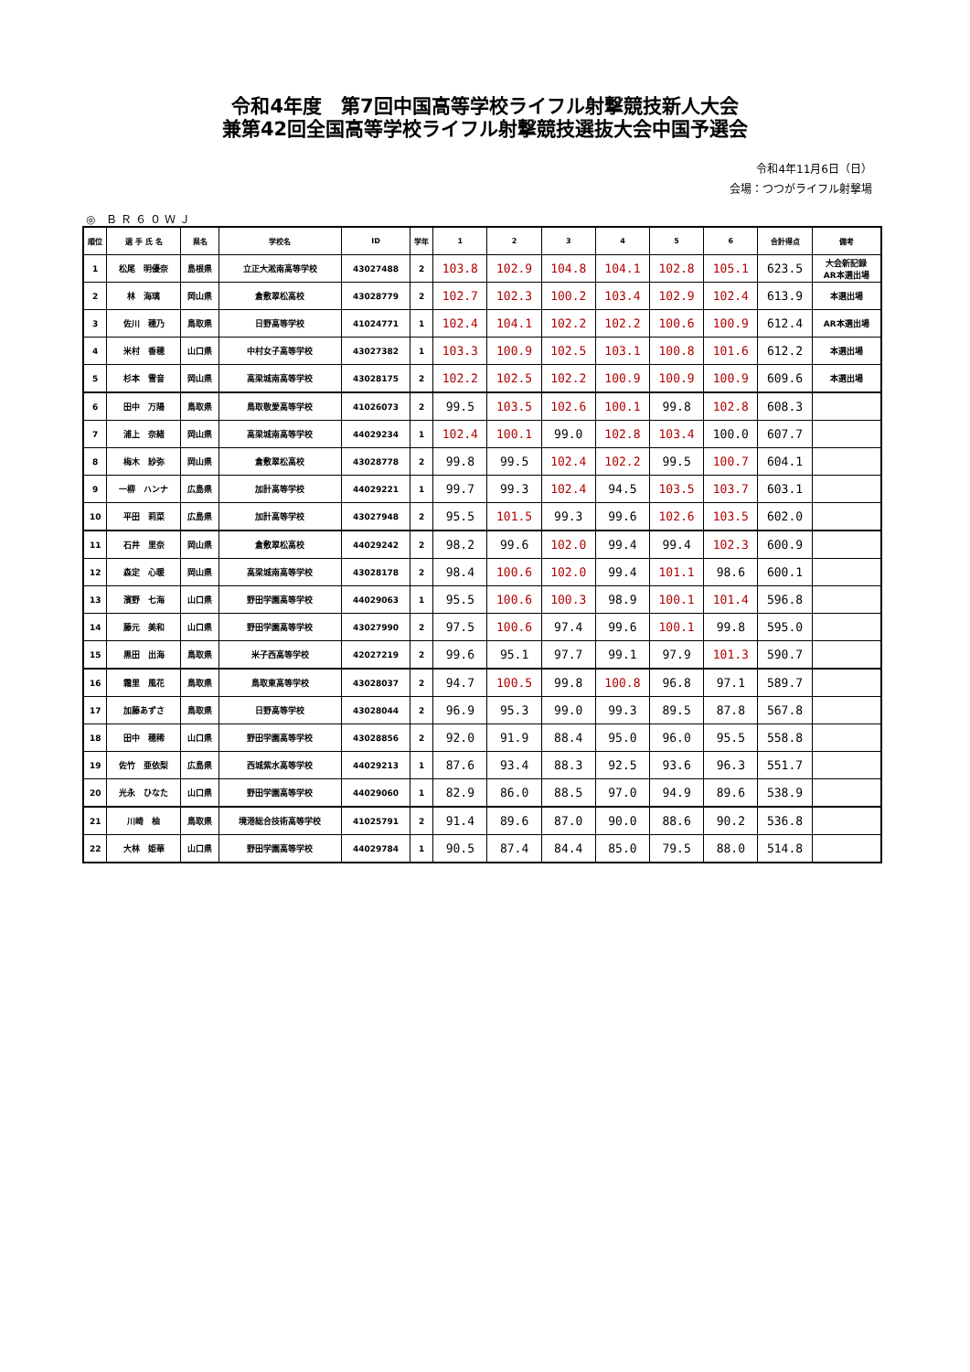令和4年度　第7回中国高等学校ライフル射撃競技新人大会
兼第42回全国高等学校ライフル射撃競技選抜大会中国予選会
令和4年11月6日（日）
会場：つつがライフル射撃場
◎ ＢＲ６０ＷＪ
| 順位 | 選 手 氏 名 | 県名 | 学校名 | ID | 学年 | 1 | 2 | 3 | 4 | 5 | 6 | 合計得点 | 備考 |
| --- | --- | --- | --- | --- | --- | --- | --- | --- | --- | --- | --- | --- | --- |
| 1 | 松尾 明優奈 | 島根県 | 立正大淞南高等学校 | 43027488 | 2 | 103.8 | 102.9 | 104.8 | 104.1 | 102.8 | 105.1 | 623.5 | 大会新記録 AR本選出場 |
| 2 | 林 海璃 | 岡山県 | 倉敷翠松高校 | 43028779 | 2 | 102.7 | 102.3 | 100.2 | 103.4 | 102.9 | 102.4 | 613.9 | 本選出場 |
| 3 | 佐川 穂乃 | 鳥取県 | 日野高等学校 | 41024771 | 1 | 102.4 | 104.1 | 102.2 | 102.2 | 100.6 | 100.9 | 612.4 | AR本選出場 |
| 4 | 米村 香穂 | 山口県 | 中村女子高等学校 | 43027382 | 1 | 103.3 | 100.9 | 102.5 | 103.1 | 100.8 | 101.6 | 612.2 | 本選出場 |
| 5 | 杉本 雪音 | 岡山県 | 高梁城南高等学校 | 43028175 | 2 | 102.2 | 102.5 | 102.2 | 100.9 | 100.9 | 100.9 | 609.6 | 本選出場 |
| 6 | 田中 万陽 | 鳥取県 | 鳥取敬愛高等学校 | 41026073 | 2 | 99.5 | 103.5 | 102.6 | 100.1 | 99.8 | 102.8 | 608.3 | |
| 7 | 浦上 奈緒 | 岡山県 | 高梁城南高等学校 | 44029234 | 1 | 102.4 | 100.1 | 99.0 | 102.8 | 103.4 | 100.0 | 607.7 | |
| 8 | 梅木 紗弥 | 岡山県 | 倉敷翠松高校 | 43028778 | 2 | 99.8 | 99.5 | 102.4 | 102.2 | 99.5 | 100.7 | 604.1 | |
| 9 | 一柳 ハンナ | 広島県 | 加計高等学校 | 44029221 | 1 | 99.7 | 99.3 | 102.4 | 94.5 | 103.5 | 103.7 | 603.1 | |
| 10 | 平田 莉菜 | 広島県 | 加計高等学校 | 43027948 | 2 | 95.5 | 101.5 | 99.3 | 99.6 | 102.6 | 103.5 | 602.0 | |
| 11 | 石井 里奈 | 岡山県 | 倉敷翠松高校 | 44029242 | 2 | 98.2 | 99.6 | 102.0 | 99.4 | 99.4 | 102.3 | 600.9 | |
| 12 | 森定 心暖 | 岡山県 | 高梁城南高等学校 | 43028178 | 2 | 98.4 | 100.6 | 102.0 | 99.4 | 101.1 | 98.6 | 600.1 | |
| 13 | 濱野 七海 | 山口県 | 野田学園高等学校 | 44029063 | 1 | 95.5 | 100.6 | 100.3 | 98.9 | 100.1 | 101.4 | 596.8 | |
| 14 | 藤元 美和 | 山口県 | 野田学園高等学校 | 43027990 | 2 | 97.5 | 100.6 | 97.4 | 99.6 | 100.1 | 99.8 | 595.0 | |
| 15 | 黒田 出海 | 鳥取県 | 米子西高等学校 | 42027219 | 2 | 99.6 | 95.1 | 97.7 | 99.1 | 97.9 | 101.3 | 590.7 | |
| 16 | 霜里 風花 | 鳥取県 | 鳥取東高等学校 | 43028037 | 2 | 94.7 | 100.5 | 99.8 | 100.8 | 96.8 | 97.1 | 589.7 | |
| 17 | 加藤あずさ | 鳥取県 | 日野高等学校 | 43028044 | 2 | 96.9 | 95.3 | 99.0 | 99.3 | 89.5 | 87.8 | 567.8 | |
| 18 | 田中 穂稀 | 山口県 | 野田学園高等学校 | 43028856 | 2 | 92.0 | 91.9 | 88.4 | 95.0 | 96.0 | 95.5 | 558.8 | |
| 19 | 佐竹 亜依梨 | 広島県 | 西城紫水高等学校 | 44029213 | 1 | 87.6 | 93.4 | 88.3 | 92.5 | 93.6 | 96.3 | 551.7 | |
| 20 | 光永 ひなた | 山口県 | 野田学園高等学校 | 44029060 | 1 | 82.9 | 86.0 | 88.5 | 97.0 | 94.9 | 89.6 | 538.9 | |
| 21 | 川崎 柚 | 鳥取県 | 境港総合技術高等学校 | 41025791 | 2 | 91.4 | 89.6 | 87.0 | 90.0 | 88.6 | 90.2 | 536.8 | |
| 22 | 大林 姫華 | 山口県 | 野田学園高等学校 | 44029784 | 1 | 90.5 | 87.4 | 84.4 | 85.0 | 79.5 | 88.0 | 514.8 | |